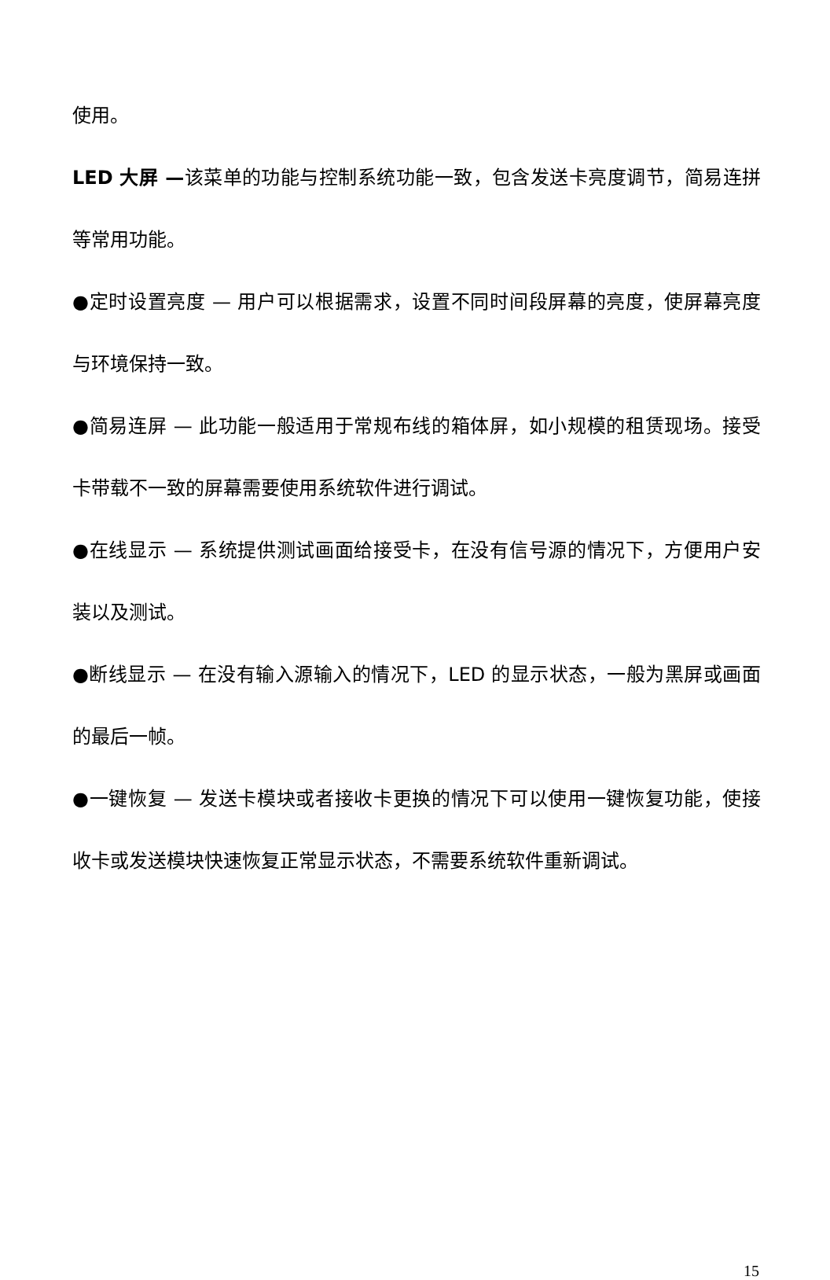使用。
LED 大屏 —该菜单的功能与控制系统功能一致，包含发送卡亮度调节，简易连拼等常用功能。
●定时设置亮度 — 用户可以根据需求，设置不同时间段屏幕的亮度，使屏幕亮度与环境保持一致。
●简易连屏 — 此功能一般适用于常规布线的箱体屏，如小规模的租赁现场。接受卡带载不一致的屏幕需要使用系统软件进行调试。
●在线显示 — 系统提供测试画面给接受卡，在没有信号源的情况下，方便用户安装以及测试。
●断线显示 — 在没有输入源输入的情况下，LED 的显示状态，一般为黑屏或画面的最后一帧。
●一键恢复 — 发送卡模块或者接收卡更换的情况下可以使用一键恢复功能，使接收卡或发送模块快速恢复正常显示状态，不需要系统软件重新调试。
15